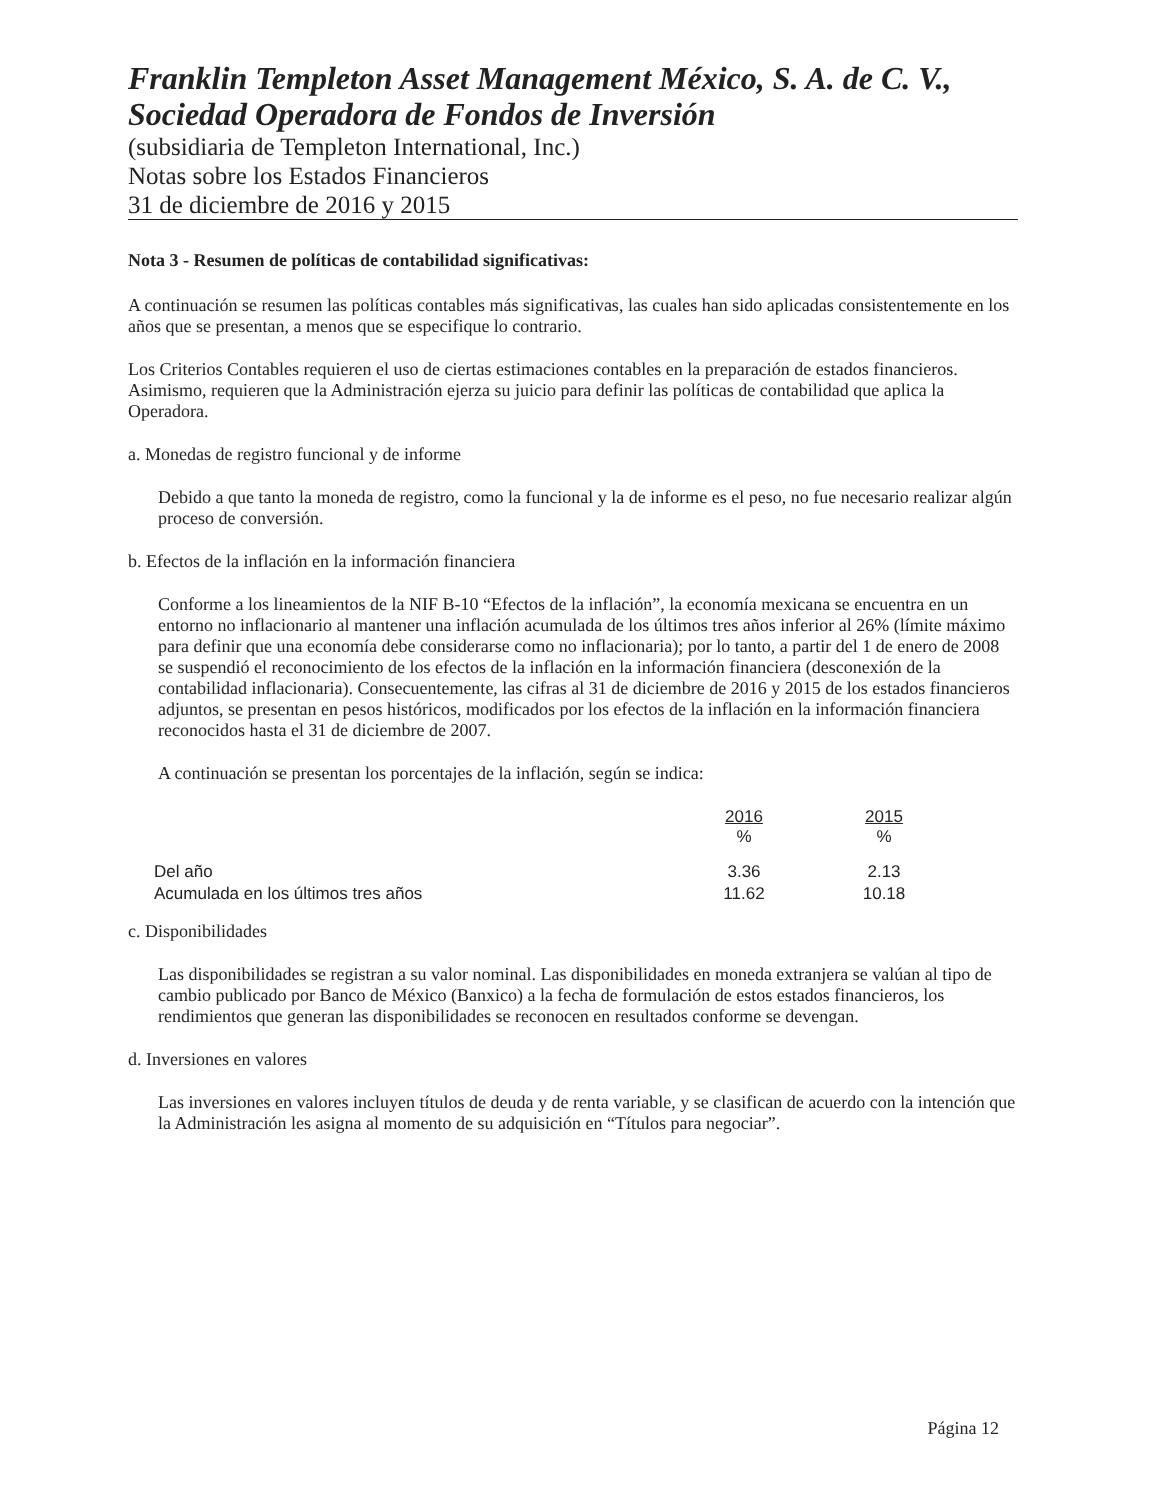Franklin Templeton Asset Management México, S. A. de C. V., Sociedad Operadora de Fondos de Inversión
(subsidiaria de Templeton International, Inc.)
Notas sobre los Estados Financieros
31 de diciembre de 2016 y 2015
Nota 3 - Resumen de políticas de contabilidad significativas:
A continuación se resumen las políticas contables más significativas, las cuales han sido aplicadas consistentemente en los años que se presentan, a menos que se especifique lo contrario.
Los Criterios Contables requieren el uso de ciertas estimaciones contables en la preparación de estados financieros. Asimismo, requieren que la Administración ejerza su juicio para definir las políticas de contabilidad que aplica la Operadora.
a. Monedas de registro funcional y de informe
Debido a que tanto la moneda de registro, como la funcional y la de informe es el peso, no fue necesario realizar algún proceso de conversión.
b. Efectos de la inflación en la información financiera
Conforme a los lineamientos de la NIF B-10 “Efectos de la inflación”, la economía mexicana se encuentra en un entorno no inflacionario al mantener una inflación acumulada de los últimos tres años inferior al 26% (límite máximo para definir que una economía debe considerarse como no inflacionaria); por lo tanto, a partir del 1 de enero de 2008 se suspendió el reconocimiento de los efectos de la inflación en la información financiera (desconexión de la contabilidad inflacionaria). Consecuentemente, las cifras al 31 de diciembre de 2016 y 2015 de los estados financieros adjuntos, se presentan en pesos históricos, modificados por los efectos de la inflación en la información financiera reconocidos hasta el 31 de diciembre de 2007.
A continuación se presentan los porcentajes de la inflación, según se indica:
| | 2016 % | 2015 % |
| --- | --- | --- |
| Del año | 3.36 | 2.13 |
| Acumulada en los últimos tres años | 11.62 | 10.18 |
c. Disponibilidades
Las disponibilidades se registran a su valor nominal. Las disponibilidades en moneda extranjera se valúan al tipo de cambio publicado por Banco de México (Banxico) a la fecha de formulación de estos estados financieros, los rendimientos que generan las disponibilidades se reconocen en resultados conforme se devengan.
d. Inversiones en valores
Las inversiones en valores incluyen títulos de deuda y de renta variable, y se clasifican de acuerdo con la intención que la Administración les asigna al momento de su adquisición en “Títulos para negociar”.
Página 12